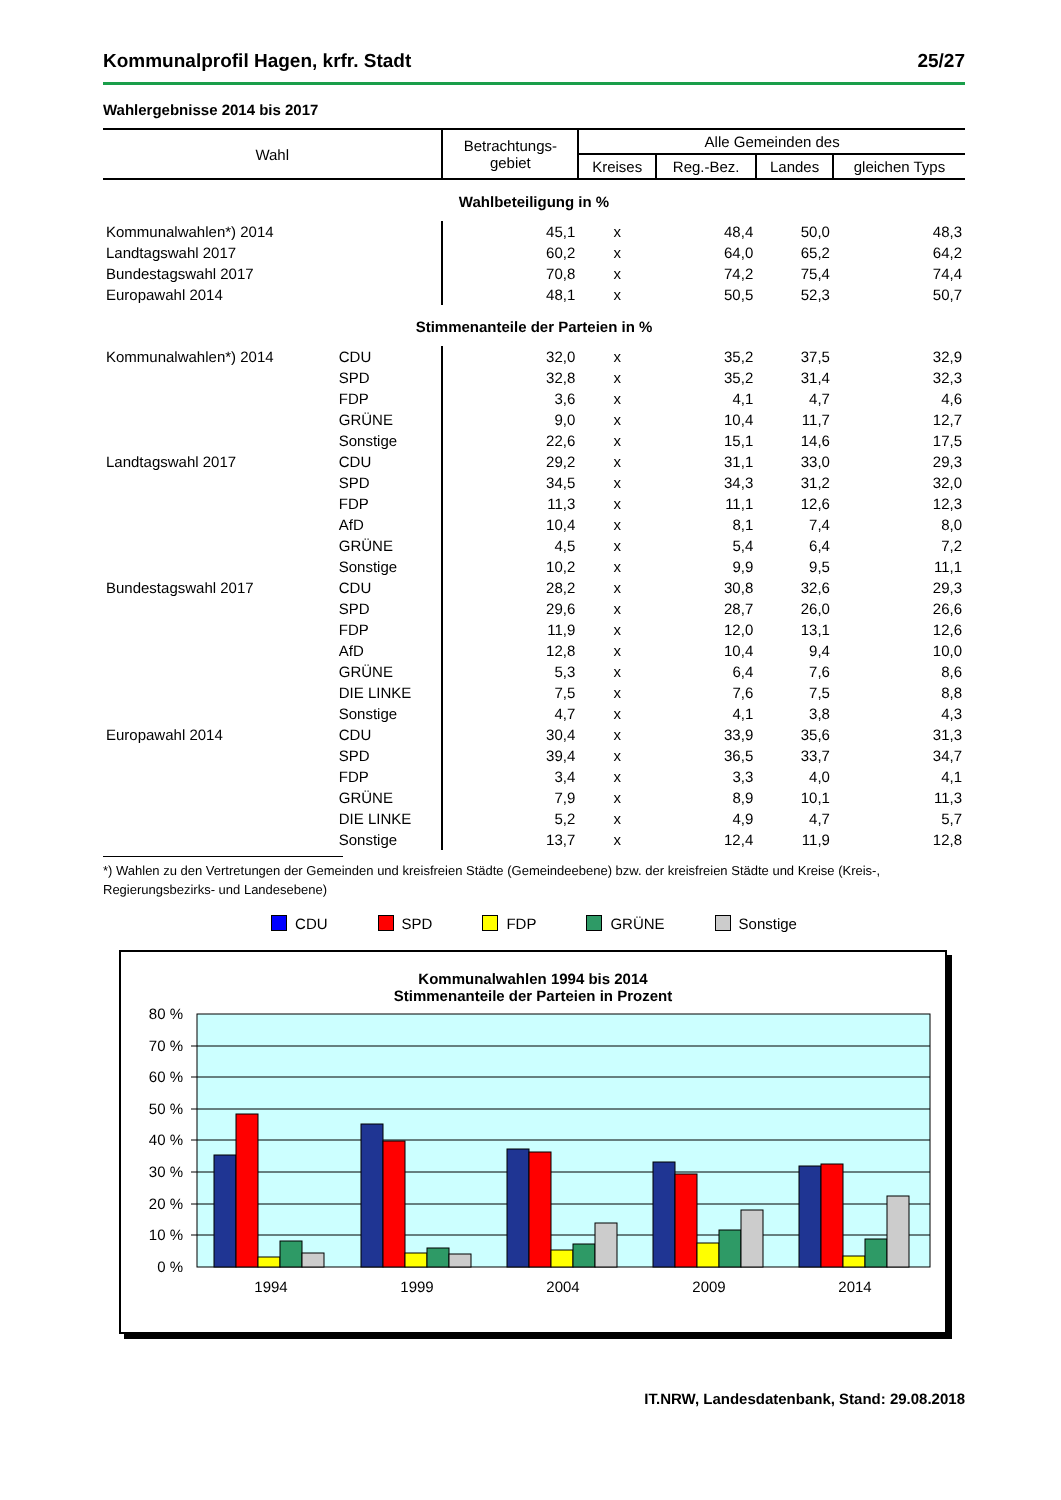Kommunalprofil Hagen, krfr. Stadt 25/27
Wahlergebnisse 2014 bis 2017
| Wahl | | Betrachtungs- gebiet | Alle Gemeinden des | | | |
| --- | --- | --- | --- | --- | --- | --- |
| | | | Kreises | Reg.-Bez. | Landes | gleichen Typs |
| Wahlbeteiligung in % | | | | | | |
| Kommunalwahlen*) 2014 | | 45,1 | x | 48,4 | 50,0 | 48,3 |
| Landtagswahl 2017 | | 60,2 | x | 64,0 | 65,2 | 64,2 |
| Bundestagswahl 2017 | | 70,8 | x | 74,2 | 75,4 | 74,4 |
| Europawahl 2014 | | 48,1 | x | 50,5 | 52,3 | 50,7 |
| Stimmenanteile der Parteien in % | | | | | | |
| Kommunalwahlen*) 2014 | CDU | 32,0 | x | 35,2 | 37,5 | 32,9 |
| | SPD | 32,8 | x | 35,2 | 31,4 | 32,3 |
| | FDP | 3,6 | x | 4,1 | 4,7 | 4,6 |
| | GRÜNE | 9,0 | x | 10,4 | 11,7 | 12,7 |
| | Sonstige | 22,6 | x | 15,1 | 14,6 | 17,5 |
| Landtagswahl 2017 | CDU | 29,2 | x | 31,1 | 33,0 | 29,3 |
| | SPD | 34,5 | x | 34,3 | 31,2 | 32,0 |
| | FDP | 11,3 | x | 11,1 | 12,6 | 12,3 |
| | AfD | 10,4 | x | 8,1 | 7,4 | 8,0 |
| | GRÜNE | 4,5 | x | 5,4 | 6,4 | 7,2 |
| | Sonstige | 10,2 | x | 9,9 | 9,5 | 11,1 |
| Bundestagswahl 2017 | CDU | 28,2 | x | 30,8 | 32,6 | 29,3 |
| | SPD | 29,6 | x | 28,7 | 26,0 | 26,6 |
| | FDP | 11,9 | x | 12,0 | 13,1 | 12,6 |
| | AfD | 12,8 | x | 10,4 | 9,4 | 10,0 |
| | GRÜNE | 5,3 | x | 6,4 | 7,6 | 8,6 |
| | DIE LINKE | 7,5 | x | 7,6 | 7,5 | 8,8 |
| | Sonstige | 4,7 | x | 4,1 | 3,8 | 4,3 |
| Europawahl 2014 | CDU | 30,4 | x | 33,9 | 35,6 | 31,3 |
| | SPD | 39,4 | x | 36,5 | 33,7 | 34,7 |
| | FDP | 3,4 | x | 3,3 | 4,0 | 4,1 |
| | GRÜNE | 7,9 | x | 8,9 | 10,1 | 11,3 |
| | DIE LINKE | 5,2 | x | 4,9 | 4,7 | 5,7 |
| | Sonstige | 13,7 | x | 12,4 | 11,9 | 12,8 |
*) Wahlen zu den Vertretungen der Gemeinden und kreisfreien Städte (Gemeindeebene) bzw. der kreisfreien Städte und Kreise (Kreis-, Regierungsbezirks- und Landesebene)
CDU SPD FDP GRÜNE Sonstige
Kommunalwahlen 1994 bis 2014
Stimmenanteile der Parteien in Prozent
80 %
70 %
60 %
50 %
40 %
30 %
20 %
10 %
0 %
1994
1999
2004
2009
2014
IT.NRW, Landesdatenbank, Stand: 29.08.2018